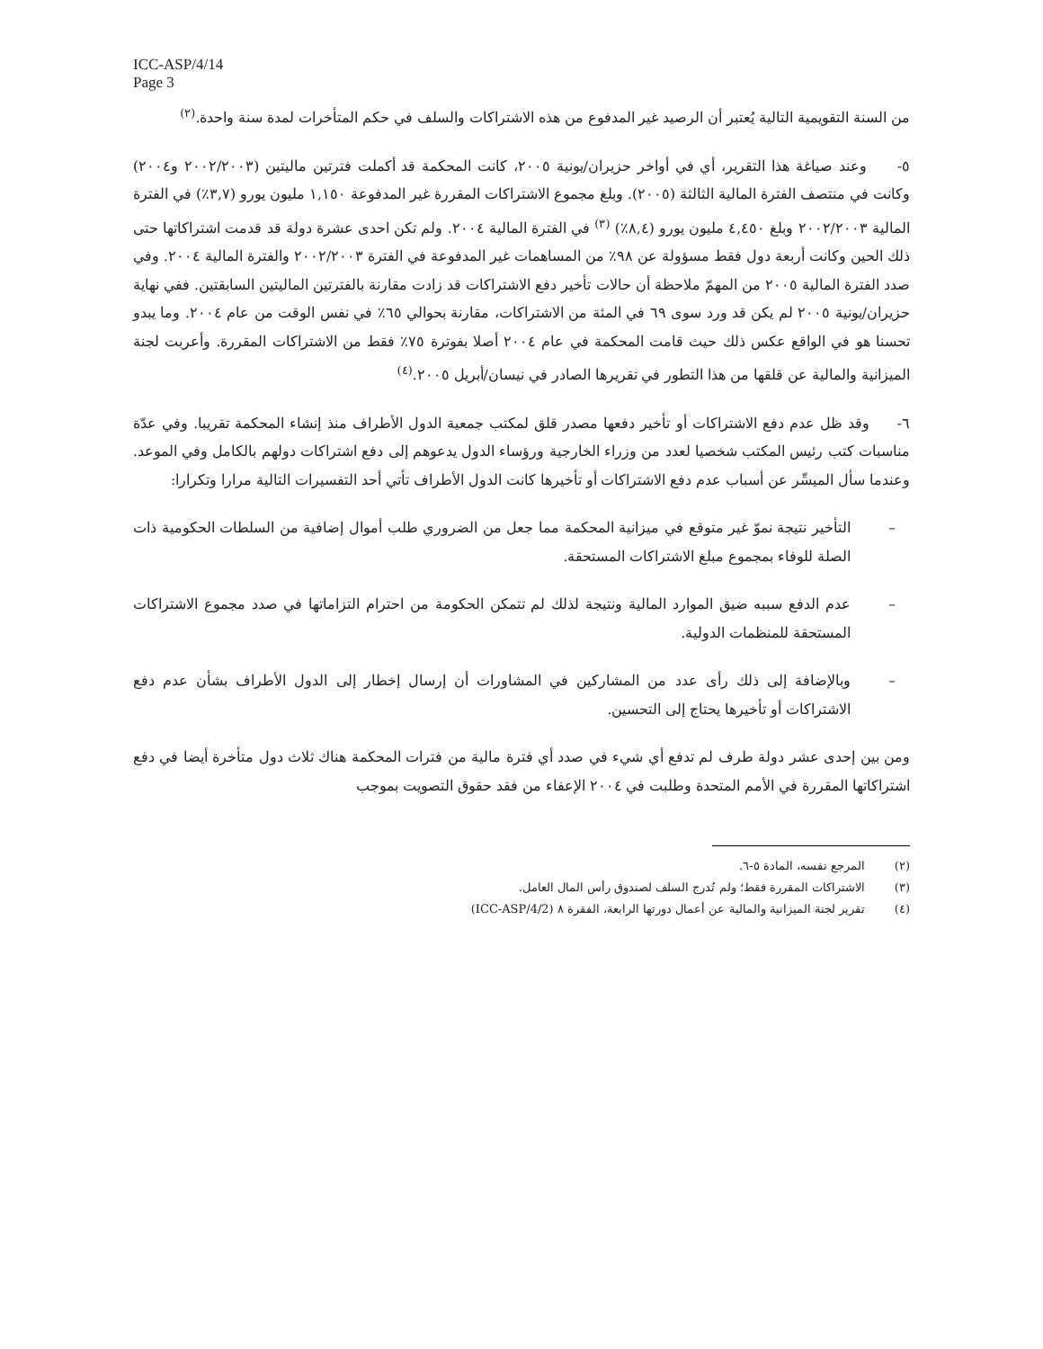ICC-ASP/4/14
Page 3
من السنة التقويمية التالية يُعتبر أن الرصيد غير المدفوع من هذه الاشتراكات والسلف في حكم المتأخرات لمدة سنة واحدة.<sup>(٢)</sup>
٥- وعند صياغة هذا التقرير، أي في أواخر حزيران/يونية ٢٠٠٥، كانت المحكمة قد أكملت فترتين ماليتين (٢٠٠٢/٢٠٠٣ و٢٠٠٤) وكانت في منتصف الفترة المالية الثالثة (٢٠٠٥). وبلغ مجموع الاشتراكات المقررة غير المدفوعة ١,١٥٠ مليون يورو (٣,٧٪) في الفترة المالية ٢٠٠٢/٢٠٠٣ وبلغ ٤,٤٥٠ مليون يورو (٨,٤٪) <sup>(٣)</sup> في الفترة المالية ٢٠٠٤. ولم تكن احدى عشرة دولة قد قدمت اشتراكاتها حتى ذلك الحين وكانت أربعة دول فقط مسؤولة عن ٩٨٪ من المساهمات غير المدفوعة في الفترة ٢٠٠٢/٢٠٠٣ والفترة المالية ٢٠٠٤. وفي صدد الفترة المالية ٢٠٠٥ من المهمّ ملاحظة أن حالات تأخير دفع الاشتراكات قد زادت مقارنة بالفترتين الماليتين السابقتين. ففي نهاية حزيران/يونية ٢٠٠٥ لم يكن قد ورد سوى ٦٩ في المئة من الاشتراكات، مقارنة بحوالي ٦٥٪ في نفس الوقت من عام ٢٠٠٤. وما يبدو تحسنا هو في الواقع عكس ذلك حيث قامت المحكمة في عام ٢٠٠٤ أصلا بفوترة ٧٥٪ فقط من الاشتراكات المقررة. وأعربت لجنة الميزانية والمالية عن قلقها من هذا التطور في تقريرها الصادر في نيسان/أبريل ٢٠٠٥.<sup>(٤)</sup>
٦- وقد ظل عدم دفع الاشتراكات أو تأخير دفعها مصدر قلق لمكتب جمعية الدول الأطراف منذ إنشاء المحكمة تقريبا. وفي عدّة مناسبات كتب رئيس المكتب شخصيا لعدد من وزراء الخارجية ورؤساء الدول يدعوهم إلى دفع اشتراكات دولهم بالكامل وفي الموعد. وعندما سأل الميسِّر عن أسباب عدم دفع الاشتراكات أو تأخيرها كانت الدول الأطراف تأتي أحد التفسيرات التالية مرارا وتكرارا:
– التأخير نتيجة نموّ غير متوقع في ميزانية المحكمة مما جعل من الضروري طلب أموال إضافية من السلطات الحكومية ذات الصلة للوفاء بمجموع مبلغ الاشتراكات المستحقة.
– عدم الدفع سببه ضيق الموارد المالية ونتيجة لذلك لم تتمكن الحكومة من احترام التزاماتها في صدد مجموع الاشتراكات المستحقة للمنظمات الدولية.
– وبالإضافة إلى ذلك رأى عدد من المشاركين في المشاورات أن إرسال إخطار إلى الدول الأطراف بشأن عدم دفع الاشتراكات أو تأخيرها يحتاج إلى التحسين.
ومن بين إحدى عشر دولة طرف لم تدفع أي شيء في صدد أي فترة مالية من فترات المحكمة هناك ثلاث دول متأخرة أيضا في دفع اشتراكاتها المقررة في الأمم المتحدة وطلبت في ٢٠٠٤ الإعفاء من فقد حقوق التصويت بموجب
(٢) المرجع نفسه، المادة ٥-٦.
(٣) الاشتراكات المقررة فقط؛ ولم تُدرج السلف لصندوق رأس المال العامل.
(٤) تقرير لجنة الميزانية والمالية عن أعمال دورتها الرابعة، الفقرة ٨ (ICC-ASP/4/2)